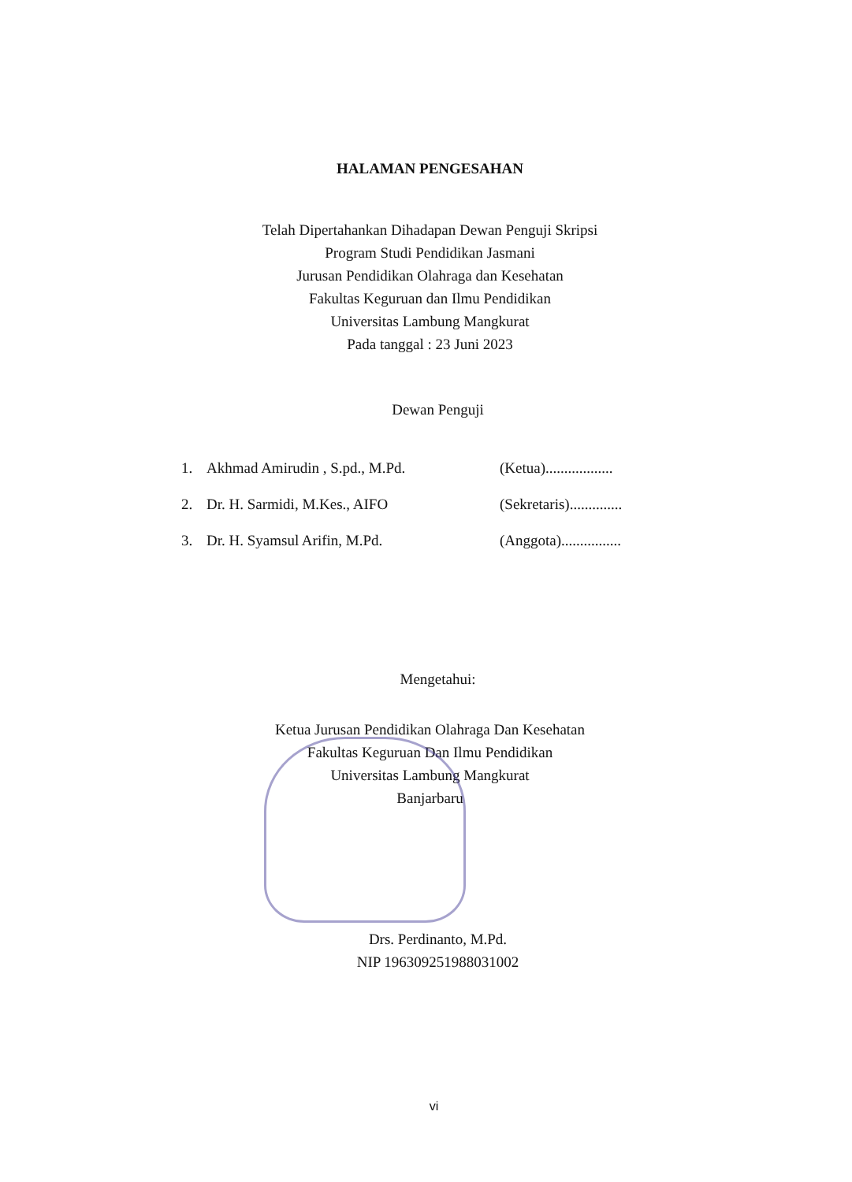HALAMAN PENGESAHAN
Telah Dipertahankan Dihadapan Dewan Penguji Skripsi
Program Studi Pendidikan Jasmani
Jurusan Pendidikan Olahraga dan Kesehatan
Fakultas Keguruan dan Ilmu Pendidikan
Universitas Lambung Mangkurat
Pada tanggal : 23 Juni 2023
Dewan Penguji
| 1. | Akhmad Amirudin , S.pd., M.Pd. | (Ketua).................. |
| 2. | Dr. H. Sarmidi, M.Kes., AIFO | (Sekretaris).............. |
| 3. | Dr. H. Syamsul Arifin, M.Pd. | (Anggota)................ |
Mengetahui:
Ketua Jurusan Pendidikan Olahraga Dan Kesehatan
Fakultas Keguruan Dan Ilmu Pendidikan
Universitas Lambung Mangkurat
Banjarbaru
Drs. Perdinanto, M.Pd.
NIP 196309251988031002
vi